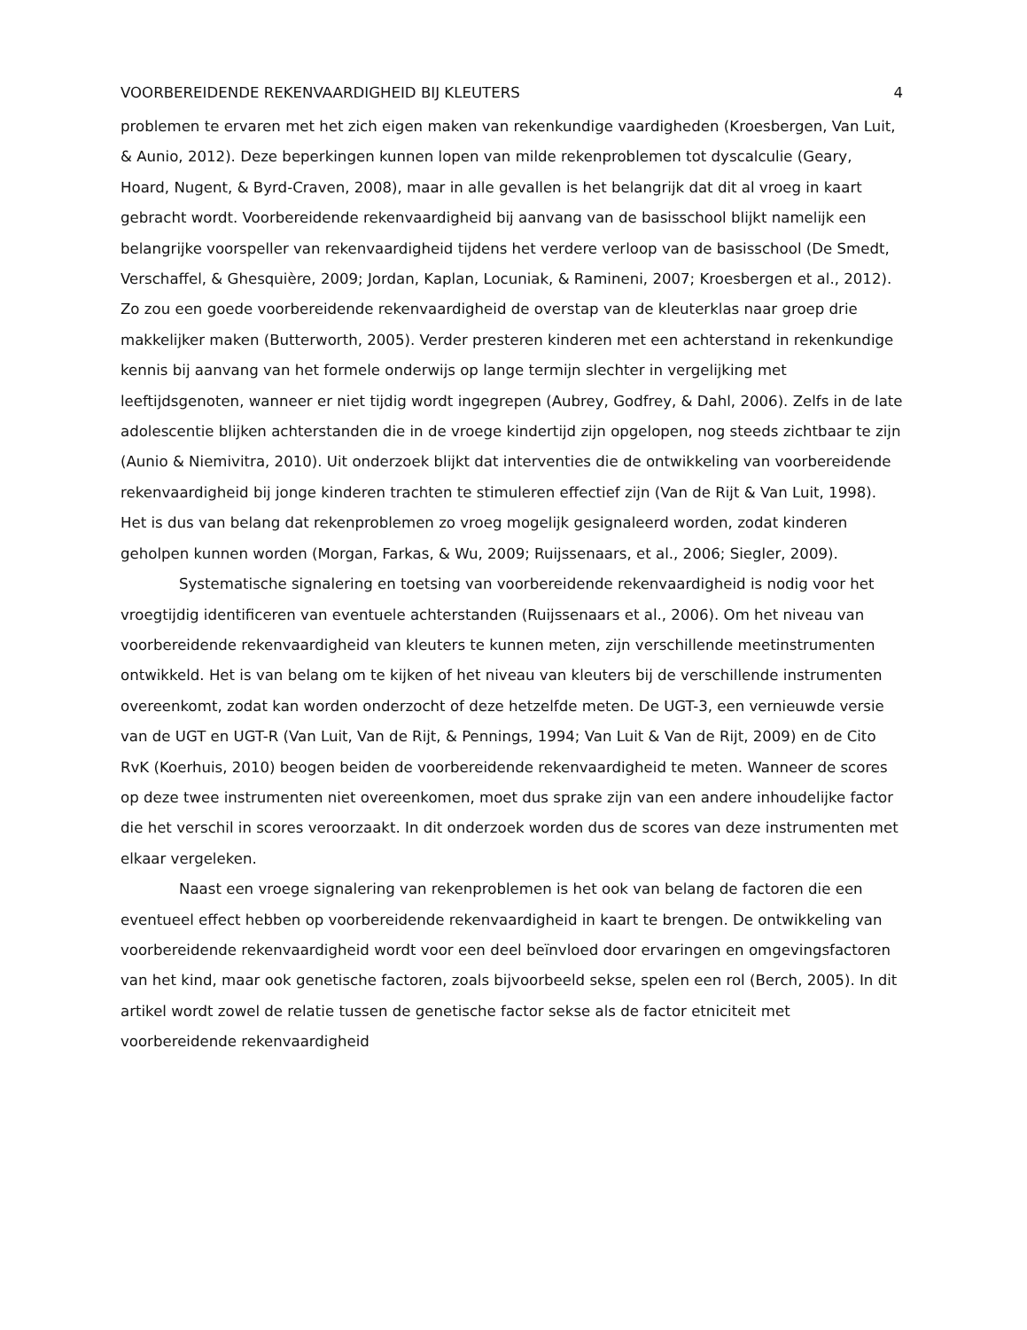VOORBEREIDENDE REKENVAARDIGHEID BIJ KLEUTERS 4
problemen te ervaren met het zich eigen maken van rekenkundige vaardigheden (Kroesbergen, Van Luit, & Aunio, 2012). Deze beperkingen kunnen lopen van milde rekenproblemen tot dyscalculie (Geary, Hoard, Nugent, & Byrd-Craven, 2008), maar in alle gevallen is het belangrijk dat dit al vroeg in kaart gebracht wordt. Voorbereidende rekenvaardigheid bij aanvang van de basisschool blijkt namelijk een belangrijke voorspeller van rekenvaardigheid tijdens het verdere verloop van de basisschool (De Smedt, Verschaffel, & Ghesquière, 2009; Jordan, Kaplan, Locuniak, & Ramineni, 2007; Kroesbergen et al., 2012). Zo zou een goede voorbereidende rekenvaardigheid de overstap van de kleuterklas naar groep drie makkelijker maken (Butterworth, 2005). Verder presteren kinderen met een achterstand in rekenkundige kennis bij aanvang van het formele onderwijs op lange termijn slechter in vergelijking met leeftijdsgenoten, wanneer er niet tijdig wordt ingegrepen (Aubrey, Godfrey, & Dahl, 2006). Zelfs in de late adolescentie blijken achterstanden die in de vroege kindertijd zijn opgelopen, nog steeds zichtbaar te zijn (Aunio & Niemivitra, 2010). Uit onderzoek blijkt dat interventies die de ontwikkeling van voorbereidende rekenvaardigheid bij jonge kinderen trachten te stimuleren effectief zijn (Van de Rijt & Van Luit, 1998). Het is dus van belang dat rekenproblemen zo vroeg mogelijk gesignaleerd worden, zodat kinderen geholpen kunnen worden (Morgan, Farkas, & Wu, 2009; Ruijssenaars, et al., 2006; Siegler, 2009).
Systematische signalering en toetsing van voorbereidende rekenvaardigheid is nodig voor het vroegtijdig identificeren van eventuele achterstanden (Ruijssenaars et al., 2006). Om het niveau van voorbereidende rekenvaardigheid van kleuters te kunnen meten, zijn verschillende meetinstrumenten ontwikkeld. Het is van belang om te kijken of het niveau van kleuters bij de verschillende instrumenten overeenkomt, zodat kan worden onderzocht of deze hetzelfde meten. De UGT-3, een vernieuwde versie van de UGT en UGT-R (Van Luit, Van de Rijt, & Pennings, 1994; Van Luit & Van de Rijt, 2009) en de Cito RvK (Koerhuis, 2010) beogen beiden de voorbereidende rekenvaardigheid te meten. Wanneer de scores op deze twee instrumenten niet overeenkomen, moet dus sprake zijn van een andere inhoudelijke factor die het verschil in scores veroorzaakt. In dit onderzoek worden dus de scores van deze instrumenten met elkaar vergeleken.
Naast een vroege signalering van rekenproblemen is het ook van belang de factoren die een eventueel effect hebben op voorbereidende rekenvaardigheid in kaart te brengen. De ontwikkeling van voorbereidende rekenvaardigheid wordt voor een deel beïnvloed door ervaringen en omgevingsfactoren van het kind, maar ook genetische factoren, zoals bijvoorbeeld sekse, spelen een rol (Berch, 2005). In dit artikel wordt zowel de relatie tussen de genetische factor sekse als de factor etniciteit met voorbereidende rekenvaardigheid